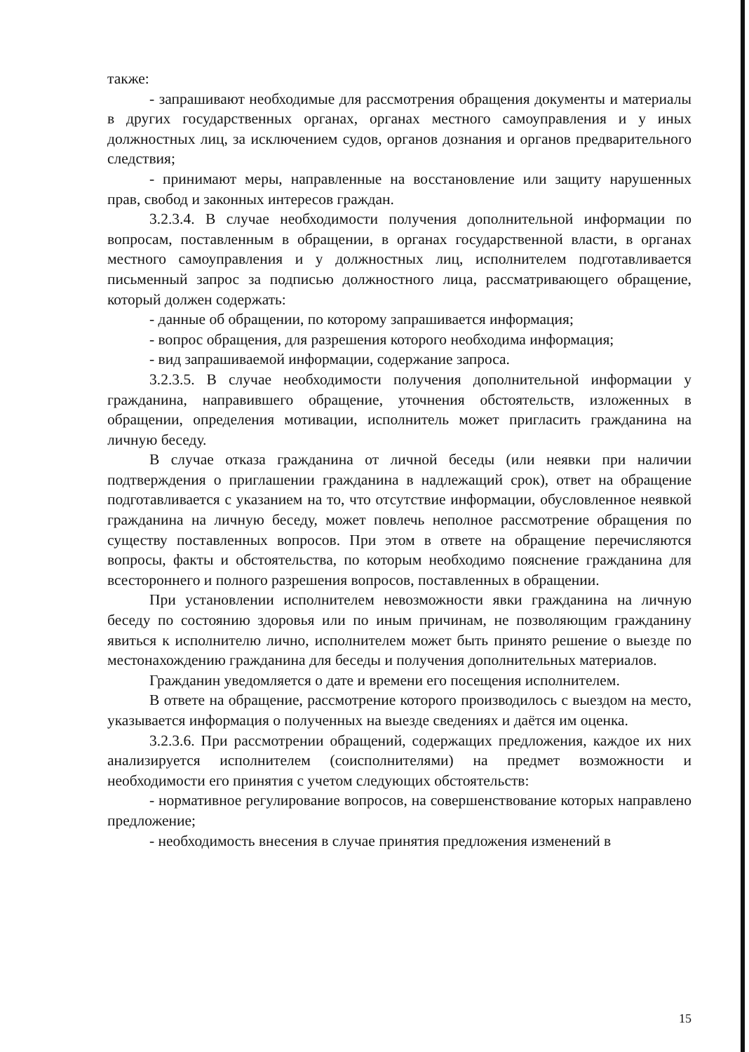также:
- запрашивают необходимые для рассмотрения обращения документы и материалы в других государственных органах, органах местного самоуправления и у иных должностных лиц, за исключением судов, органов дознания и органов предварительного следствия;
- принимают меры, направленные на восстановление или защиту нарушенных прав, свобод и законных интересов граждан.
3.2.3.4. В случае необходимости получения дополнительной информации по вопросам, поставленным в обращении, в органах государственной власти, в органах местного самоуправления и у должностных лиц, исполнителем подготавливается письменный запрос за подписью должностного лица, рассматривающего обращение, который должен содержать:
- данные об обращении, по которому запрашивается информация;
- вопрос обращения, для разрешения которого необходима информация;
- вид запрашиваемой информации, содержание запроса.
3.2.3.5. В случае необходимости получения дополнительной информации у гражданина, направившего обращение, уточнения обстоятельств, изложенных в обращении, определения мотивации, исполнитель может пригласить гражданина на личную беседу.
В случае отказа гражданина от личной беседы (или неявки при наличии подтверждения о приглашении гражданина в надлежащий срок), ответ на обращение подготавливается с указанием на то, что отсутствие информации, обусловленное неявкой гражданина на личную беседу, может повлечь неполное рассмотрение обращения по существу поставленных вопросов. При этом в ответе на обращение перечисляются вопросы, факты и обстоятельства, по которым необходимо пояснение гражданина для всестороннего и полного разрешения вопросов, поставленных в обращении.
При установлении исполнителем невозможности явки гражданина на личную беседу по состоянию здоровья или по иным причинам, не позволяющим гражданину явиться к исполнителю лично, исполнителем может быть принято решение о выезде по местонахождению гражданина для беседы и получения дополнительных материалов.
Гражданин уведомляется о дате и времени его посещения исполнителем.
В ответе на обращение, рассмотрение которого производилось с выездом на место, указывается информация о полученных на выезде сведениях и даётся им оценка.
3.2.3.6. При рассмотрении обращений, содержащих предложения, каждое их них анализируется исполнителем (соисполнителями) на предмет возможности и необходимости его принятия с учетом следующих обстоятельств:
- нормативное регулирование вопросов, на совершенствование которых направлено предложение;
- необходимость внесения в случае принятия предложения изменений в
15